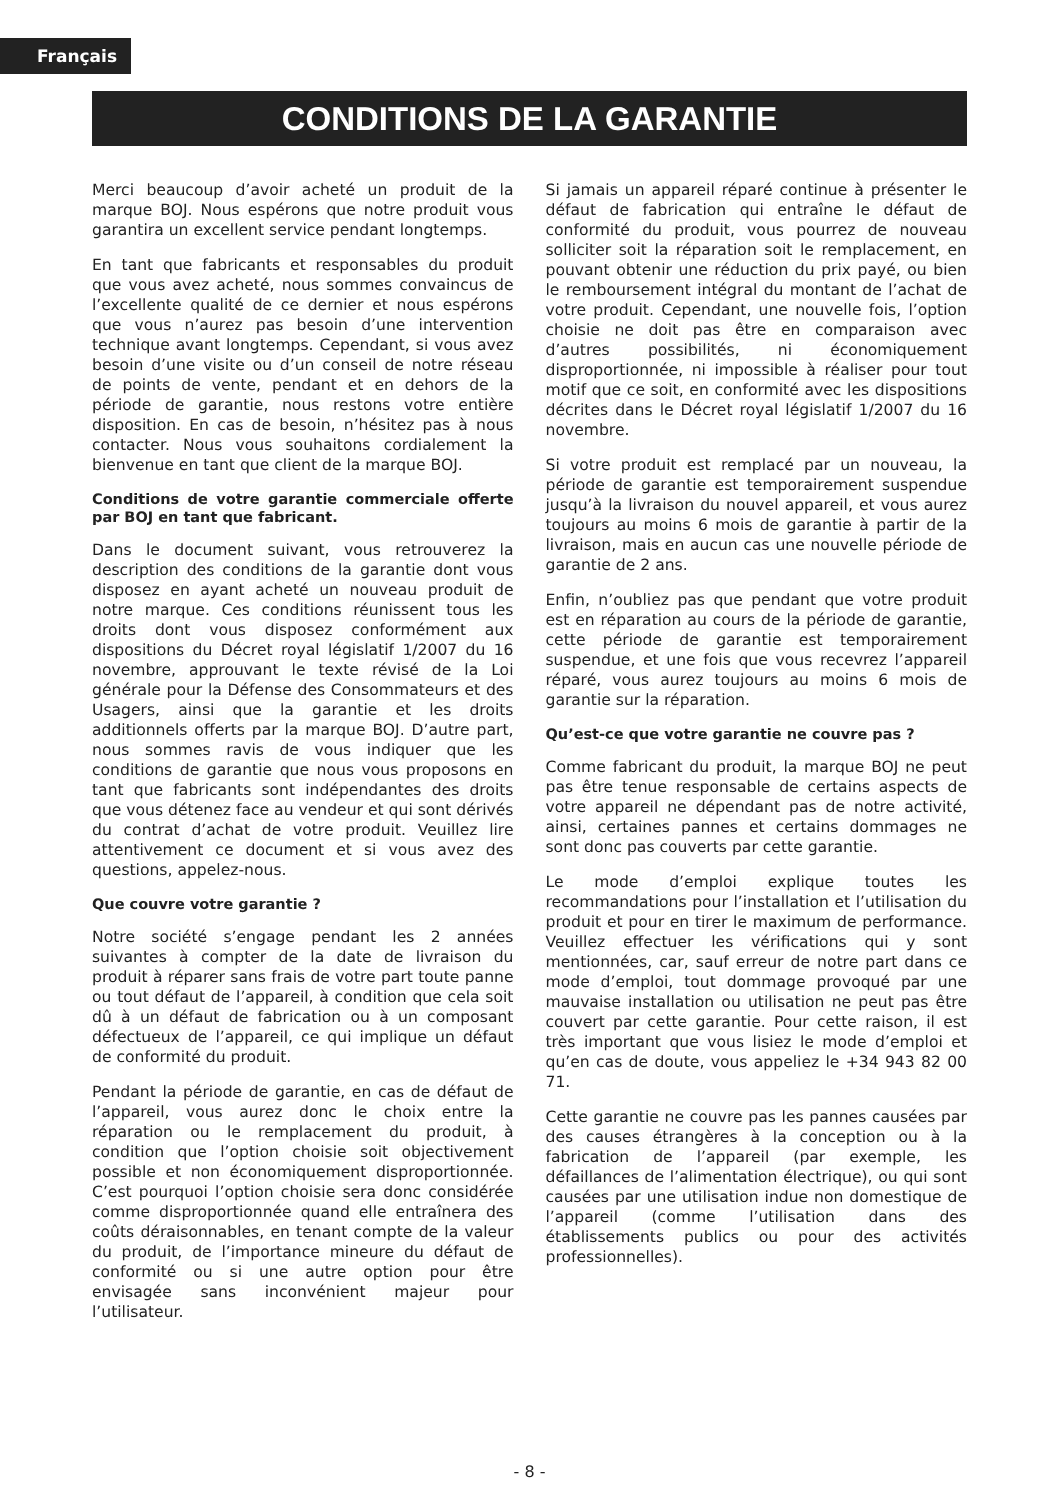Français
CONDITIONS DE LA GARANTIE
Merci beaucoup d’avoir acheté un produit de la marque BOJ. Nous espérons que notre produit vous garantira un excellent service pendant longtemps.
En tant que fabricants et responsables du produit que vous avez acheté, nous sommes convaincus de l’excellente qualité de ce dernier et nous espérons que vous n’aurez pas besoin d’une intervention technique avant longtemps. Cependant, si vous avez besoin d’une visite ou d’un conseil de notre réseau de points de vente, pendant et en dehors de la période de garantie, nous restons votre entière disposition. En cas de besoin, n’hésitez pas à nous contacter. Nous vous souhaitons cordialement la bienvenue en tant que client de la marque BOJ.
Conditions de votre garantie commerciale offerte par BOJ en tant que fabricant.
Dans le document suivant, vous retrouverez la description des conditions de la garantie dont vous disposez en ayant acheté un nouveau produit de notre marque. Ces conditions réunissent tous les droits dont vous disposez conformément aux dispositions du Décret royal législatif 1/2007 du 16 novembre, approuvant le texte révisé de la Loi générale pour la Défense des Consommateurs et des Usagers, ainsi que la garantie et les droits additionnels offerts par la marque BOJ. D’autre part, nous sommes ravis de vous indiquer que les conditions de garantie que nous vous proposons en tant que fabricants sont indépendantes des droits que vous détenez face au vendeur et qui sont dérivés du contrat d’achat de votre produit. Veuillez lire attentivement ce document et si vous avez des questions, appelez-nous.
Que couvre votre garantie ?
Notre société s’engage pendant les 2 années suivantes à compter de la date de livraison du produit à réparer sans frais de votre part toute panne ou tout défaut de l’appareil, à condition que cela soit dû à un défaut de fabrication ou à un composant défectueux de l’appareil, ce qui implique un défaut de conformité du produit.
Pendant la période de garantie, en cas de défaut de l’appareil, vous aurez donc le choix entre la réparation ou le remplacement du produit, à condition que l’option choisie soit objectivement possible et non économiquement disproportionnée. C’est pourquoi l’option choisie sera donc considérée comme disproportionnée quand elle entraînera des coûts déraisonnables, en tenant compte de la valeur du produit, de l’importance mineure du défaut de conformité ou si une autre option pour être envisagée sans inconvénient majeur pour l’utilisateur.
Si jamais un appareil réparé continue à présenter le défaut de fabrication qui entraîne le défaut de conformité du produit, vous pourrez de nouveau solliciter soit la réparation soit le remplacement, en pouvant obtenir une réduction du prix payé, ou bien le remboursement intégral du montant de l’achat de votre produit. Cependant, une nouvelle fois, l’option choisie ne doit pas être en comparaison avec d’autres possibilités, ni économiquement disproportionnée, ni impossible à réaliser pour tout motif que ce soit, en conformité avec les dispositions décrites dans le Décret royal législatif 1/2007 du 16 novembre.
Si votre produit est remplacé par un nouveau, la période de garantie est temporairement suspendue jusqu’à la livraison du nouvel appareil, et vous aurez toujours au moins 6 mois de garantie à partir de la livraison, mais en aucun cas une nouvelle période de garantie de 2 ans.
Enfin, n’oubliez pas que pendant que votre produit est en réparation au cours de la période de garantie, cette période de garantie est temporairement suspendue, et une fois que vous recevrez l’appareil réparé, vous aurez toujours au moins 6 mois de garantie sur la réparation.
Qu’est-ce que votre garantie ne couvre pas ?
Comme fabricant du produit, la marque BOJ ne peut pas être tenue responsable de certains aspects de votre appareil ne dépendant pas de notre activité, ainsi, certaines pannes et certains dommages ne sont donc pas couverts par cette garantie.
Le mode d’emploi explique toutes les recommandations pour l’installation et l’utilisation du produit et pour en tirer le maximum de performance. Veuillez effectuer les vérifications qui y sont mentionnées, car, sauf erreur de notre part dans ce mode d’emploi, tout dommage provoqué par une mauvaise installation ou utilisation ne peut pas être couvert par cette garantie. Pour cette raison, il est très important que vous lisiez le mode d’emploi et qu’en cas de doute, vous appeliez le +34 943 82 00 71.
Cette garantie ne couvre pas les pannes causées par des causes étrangères à la conception ou à la fabrication de l’appareil (par exemple, les défaillances de l’alimentation électrique), ou qui sont causées par une utilisation indue non domestique de l’appareil (comme l’utilisation dans des établissements publics ou pour des activités professionnelles).
- 8 -